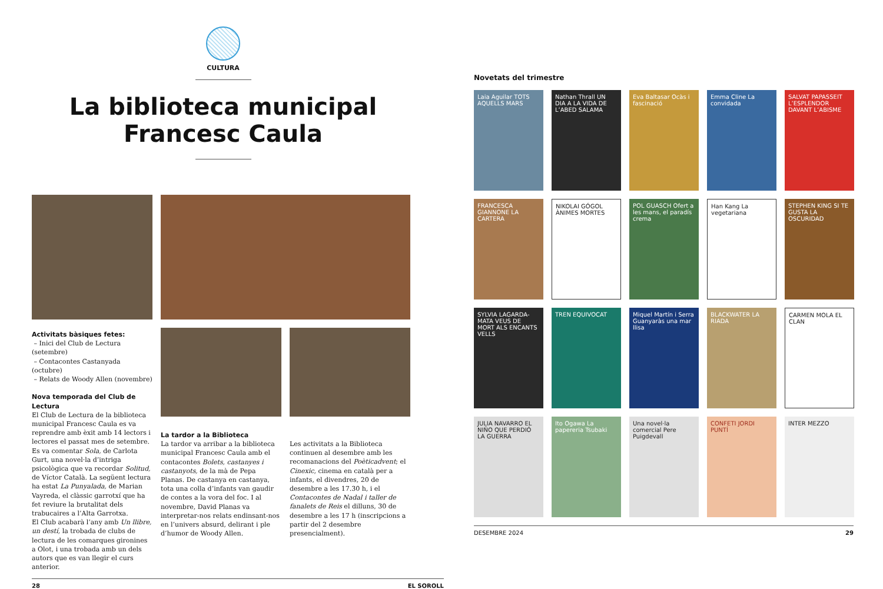CULTURA
La biblioteca municipal
Francesc Caula
Activitats bàsiques fetes:
– Inici del Club de Lectura (setembre)
– Contacontes Castanyada (octubre)
– Relats de Woody Allen (novembre)
Nova temporada del Club de Lectura
El Club de Lectura de la biblioteca municipal Francesc Caula es va reprendre amb èxit amb 14 lectors i lectores el passat mes de setembre. Es va comentar Sola, de Carlota Gurt, una novel·la d’intriga psicològica que va recordar Solitud, de Víctor Català. La següent lectura ha estat La Punyalada, de Marian Vayreda, el clàssic garrotxí que ha fet reviure la brutalitat dels trabucaires a l’Alta Garrotxa.
El Club acabarà l’any amb Un llibre, un destí, la trobada de clubs de lectura de les comarques gironines a Olot, i una trobada amb un dels autors que es van llegir el curs anterior.
La tardor a la Biblioteca
La tardor va arribar a la biblioteca municipal Francesc Caula amb el contacontes Bolets, castanyes i castanyots, de la mà de Pepa Planas. De castanya en castanya, tota una colla d’infants van gaudir de contes a la vora del foc. I al novembre, David Planas va interpretar-nos relats endinsant-nos en l’univers absurd, delirant i ple d’humor de Woody Allen.
Les activitats a la Biblioteca continuen al desembre amb les recomanacions del Poèticadvent; el Cinexic, cinema en català per a infants, el divendres, 20 de desembre a les 17.30 h, i el Contacontes de Nadal i taller de fanalets de Reis el dilluns, 30 de desembre a les 17 h (inscripcions a partir del 2 desembre presencialment).
28 EL SOROLL
Novetats del trimestre
Laia Aguilar TOTS AQUELLS MARS
Nathan Thrall UN DIA A LA VIDA DE L’ABED SALAMA
Eva Baltasar Ocàs i fascinació
Emma Cline La convidada
SALVAT PAPASSEIT L’ESPLENDOR DAVANT L’ABISME
FRANCESCA GIANNONE LA CARTERA
NIKOLAI GÓGOL ÀNIMES MORTES
POL GUASCH Ofert a les mans, el paradís crema
Han Kang La vegetariana
STEPHEN KING SI TE GUSTA LA OSCURIDAD
SYLVIA LAGARDA-MATA VEUS DE MORT ALS ENCANTS VELLS
TREN EQUIVOCAT
Miquel Martín i Serra Guanyaràs una mar llisa
BLACKWATER LA RIADA
CARMEN MOLA EL CLAN
JULIA NAVARRO EL NIÑO QUE PERDIÓ LA GUERRA
Ito Ogawa La papereria Tsubaki
Una novel·la comercial Pere Puigdevall
CONFETI JORDI PUNTÍ
INTER MEZZO
DESEMBRE 2024 29